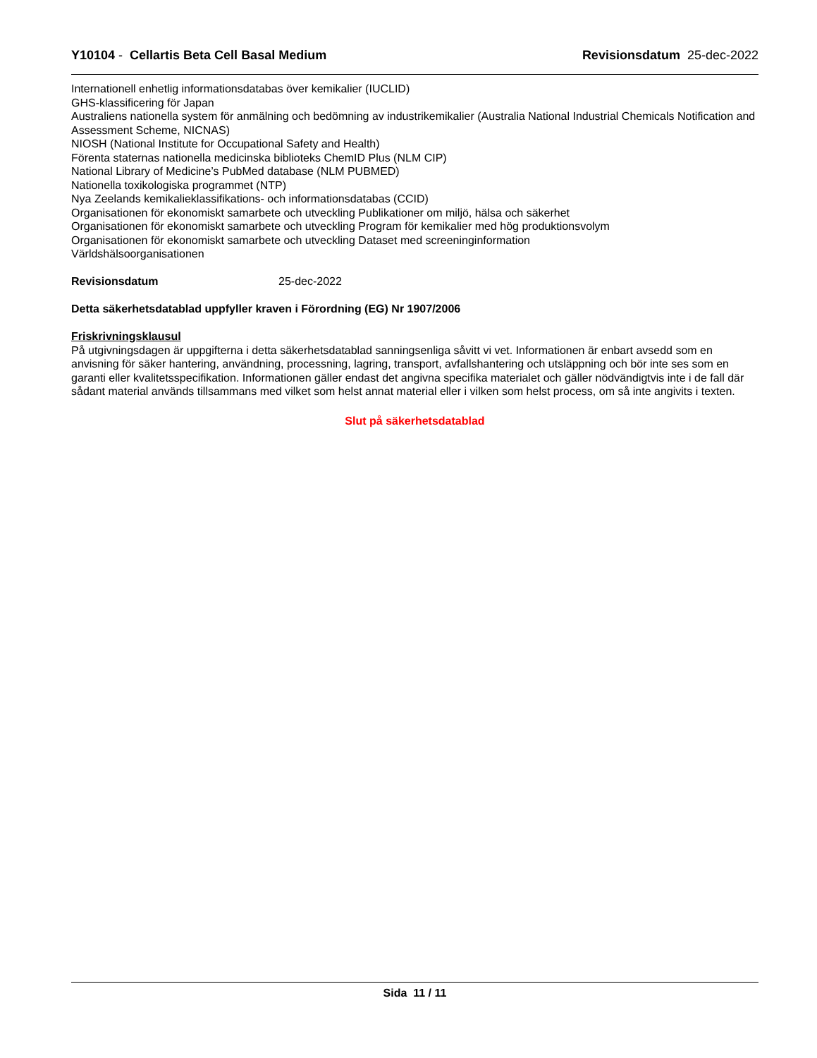Y10104 - Cellartis Beta Cell Basal Medium Revisionsdatum 25-dec-2022
Internationell enhetlig informationsdatabas över kemikalier (IUCLID)
GHS-klassificering för Japan
Australiens nationella system för anmälning och bedömning av industrikemikalier (Australia National Industrial Chemicals Notification and Assessment Scheme, NICNAS)
NIOSH (National Institute for Occupational Safety and Health)
Förenta staternas nationella medicinska biblioteks ChemID Plus (NLM CIP)
National Library of Medicine’s PubMed database (NLM PUBMED)
Nationella toxikologiska programmet (NTP)
Nya Zeelands kemikalieklassifikations- och informationsdatabas (CCID)
Organisationen för ekonomiskt samarbete och utveckling Publikationer om miljö, hälsa och säkerhet
Organisationen för ekonomiskt samarbete och utveckling Program för kemikalier med hög produktionsvolym
Organisationen för ekonomiskt samarbete och utveckling Dataset med screeninginformation
Världshälsoorganisationen
Revisionsdatum 25-dec-2022
Detta säkerhetsdatablad uppfyller kraven i Förordning (EG) Nr 1907/2006
Friskrivningsklausul
På utgivningsdagen är uppgifterna i detta säkerhetsdatablad sanningsenliga såvitt vi vet. Informationen är enbart avsedd som en anvisning för säker hantering, användning, processning, lagring, transport, avfallshantering och utsläppning och bör inte ses som en garanti eller kvalitetsspecifikation. Informationen gäller endast det angivna specifika materialet och gäller nödvändigtvis inte i de fall där sådant material används tillsammans med vilket som helst annat material eller i vilken som helst process, om så inte angivits i texten.
Slut på säkerhetsdatablad
Sida 11 / 11